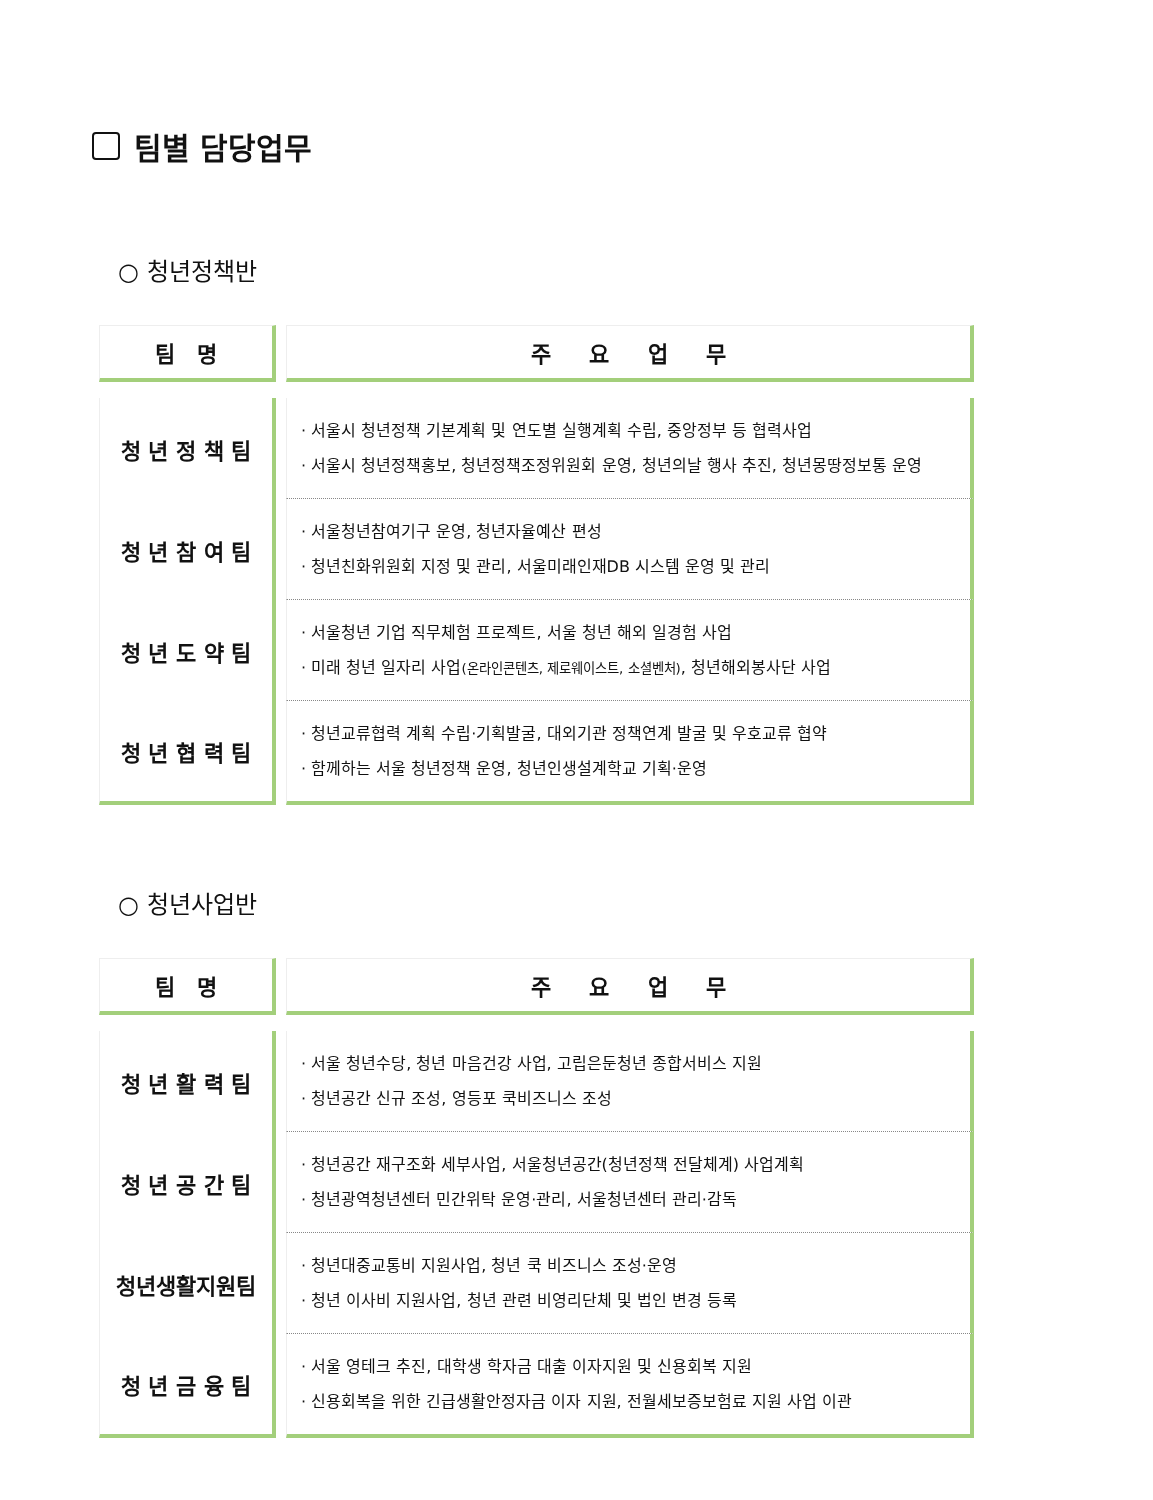팀별 담당업무
○ 청년정책반
| 팀 명 | 주 요 업 무 |
| --- | --- |
| 청 년 정 책 팀 | · 서울시 청년정책 기본계획 및 연도별 실행계획 수립, 중앙정부 등 협력사업 · 서울시 청년정책홍보, 청년정책조정위원회 운영, 청년의날 행사 추진, 청년몽땅정보통 운영 |
| 청 년 참 여 팀 | · 서울청년참여기구 운영, 청년자율예산 편성 · 청년친화위원회 지정 및 관리, 서울미래인재DB 시스템 운영 및 관리 |
| 청 년 도 약 팀 | · 서울청년 기업 직무체험 프로젝트, 서울 청년 해외 일경험 사업 · 미래 청년 일자리 사업 (온라인콘텐츠, 제로웨이스트, 소셜벤처) , 청년해외봉사단 사업 |
| 청 년 협 력 팀 | · 청년교류협력 계획 수립·기획발굴, 대외기관 정책연계 발굴 및 우호교류 협약 · 함께하는 서울 청년정책 운영, 청년인생설계학교 기획·운영 |
○ 청년사업반
| 팀 명 | 주 요 업 무 |
| --- | --- |
| 청 년 활 력 팀 | · 서울 청년수당, 청년 마음건강 사업, 고립은둔청년 종합서비스 지원 · 청년공간 신규 조성, 영등포 쿡비즈니스 조성 |
| 청 년 공 간 팀 | · 청년공간 재구조화 세부사업, 서울청년공간(청년정책 전달체계) 사업계획 · 청년광역청년센터 민간위탁 운영·관리, 서울청년센터 관리·감독 |
| 청년생활지원팀 | · 청년대중교통비 지원사업, 청년 쿡 비즈니스 조성·운영 · 청년 이사비 지원사업, 청년 관련 비영리단체 및 법인 변경 등록 |
| 청 년 금 융 팀 | · 서울 영테크 추진, 대학생 학자금 대출 이자지원 및 신용회복 지원 · 신용회복을 위한 긴급생활안정자금 이자 지원, 전월세보증보험료 지원 사업 이관 |